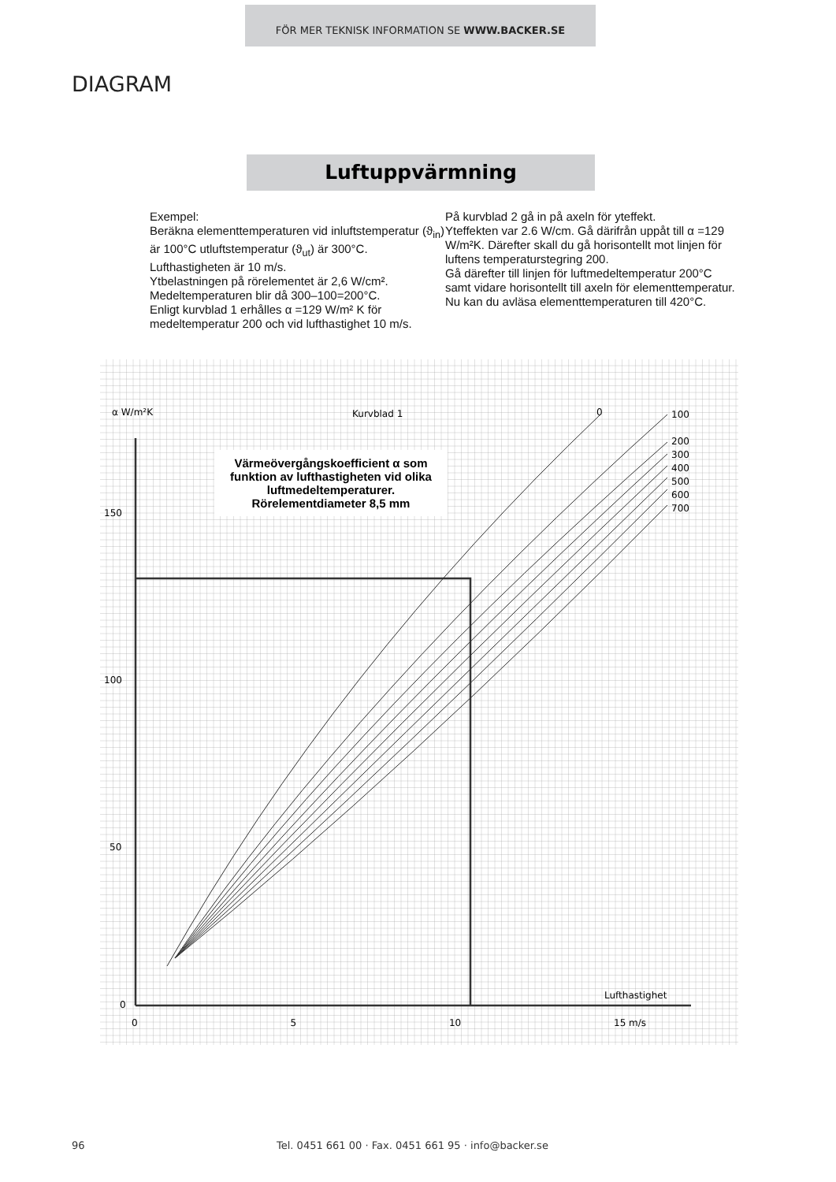FÖR MER TEKNISK INFORMATION SE WWW.BACKER.SE
DIAGRAM
Luftuppvärmning
Exempel:
Beräkna elementtemperaturen vid inluftstemperatur (ϑ<sub>in</sub>) är 100°C utluftstemperatur (ϑ<sub>ut</sub>) är 300°C.
Lufthastigheten är 10 m/s.
Ytbelastningen på rörelementet är 2,6 W/cm².
Medeltemperaturen blir då 300–100=200°C.
Enligt kurvblad 1 erhålles α =129 W/m² K för medeltemperatur 200 och vid lufthastighet 10 m/s.
På kurvblad 2 gå in på axeln för yteffekt.
Yteffekten var 2.6 W/cm. Gå därifrån uppåt till α =129 W/m²K. Därefter skall du gå horisontellt mot linjen för luftens temperaturstegring 200.
Gå därefter till linjen för luftmedeltemperatur 200°C samt vidare horisontellt till axeln för elementtemperatur.
Nu kan du avläsa elementtemperaturen till 420°C.
Värmeövergångskoefficient α som funktion av lufthastigheten vid olika luftmedeltemperaturer. Rörelementdiameter 8,5 mm
α W/m²K Kurvblad 1 0
100
200
300
400
500
600
700
150
100
50
0
Lufthastighet
0 5 10 15 m/s
96 Tel. 0451 661 00 · Fax. 0451 661 95 · info@backer.se